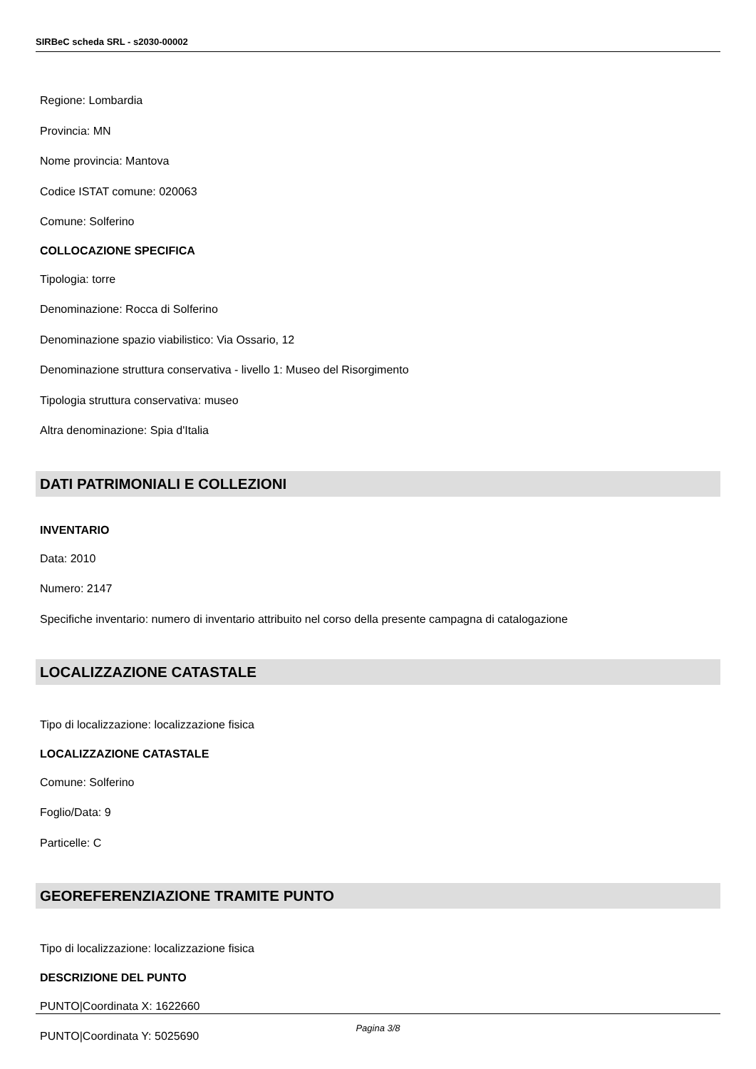SIRBeC scheda SRL - s2030-00002
Regione: Lombardia
Provincia: MN
Nome provincia: Mantova
Codice ISTAT comune: 020063
Comune: Solferino
COLLOCAZIONE SPECIFICA
Tipologia: torre
Denominazione: Rocca di Solferino
Denominazione spazio viabilistico: Via Ossario, 12
Denominazione struttura conservativa - livello 1: Museo del Risorgimento
Tipologia struttura conservativa: museo
Altra denominazione: Spia d'Italia
DATI PATRIMONIALI E COLLEZIONI
INVENTARIO
Data: 2010
Numero: 2147
Specifiche inventario: numero di inventario attribuito nel corso della presente campagna di catalogazione
LOCALIZZAZIONE CATASTALE
Tipo di localizzazione: localizzazione fisica
LOCALIZZAZIONE CATASTALE
Comune: Solferino
Foglio/Data: 9
Particelle: C
GEOREFERENZIAZIONE TRAMITE PUNTO
Tipo di localizzazione: localizzazione fisica
DESCRIZIONE DEL PUNTO
PUNTO|Coordinata X: 1622660
PUNTO|Coordinata Y: 5025690
Pagina 3/8